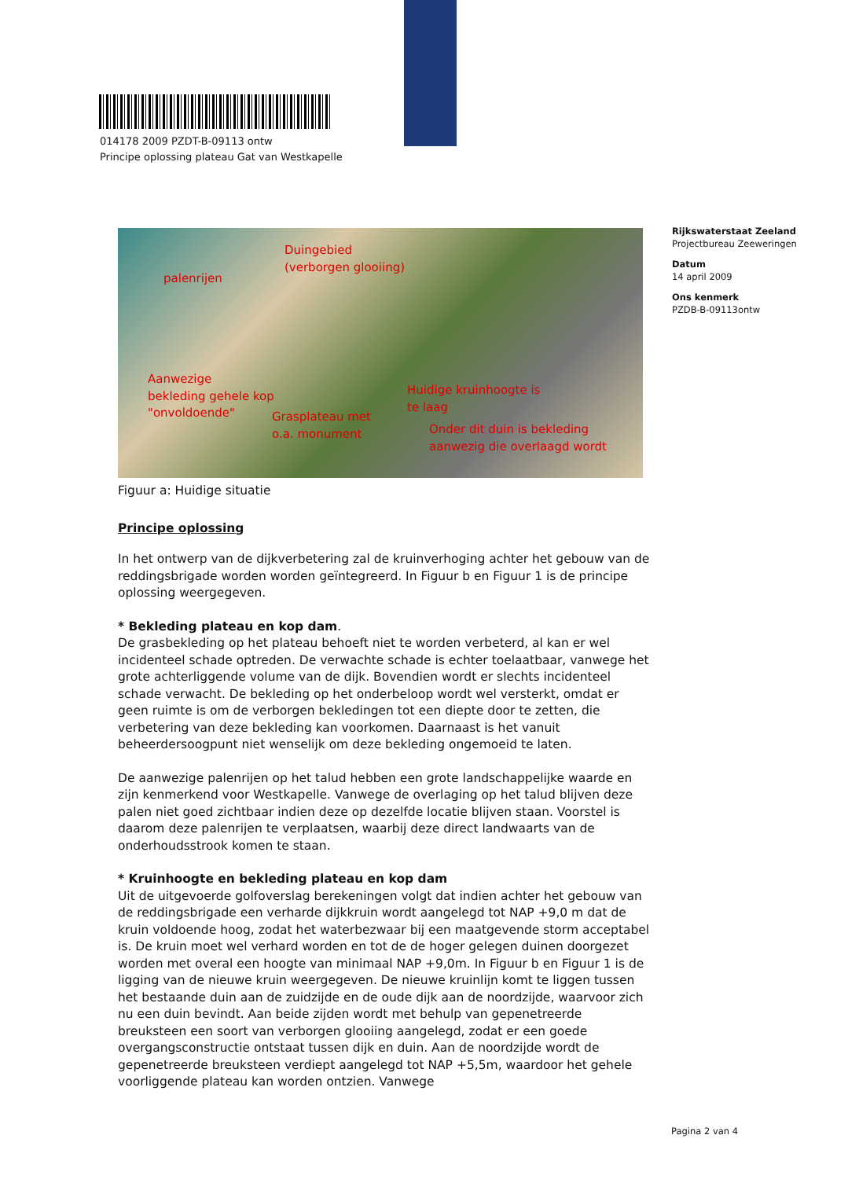014178 2009 PZDT-B-09113 ontw
Principe oplossing plateau Gat van Westkapelle
Rijkswaterstaat Zeeland
Projectbureau Zeeweringen
Datum
14 april 2009
Ons kenmerk
PZDB-B-09113ontw
Duingebied
(verborgen glooiing)
palenrijen
Aanwezige
bekleding gehele kop
"onvoldoende"
Grasplateau met
o.a. monument
Huidige kruinhoogte is
te laag
Onder dit duin is bekleding
aanwezig die overlaagd wordt
Figuur a: Huidige situatie
Principe oplossing
In het ontwerp van de dijkverbetering zal de kruinverhoging achter het gebouw van de reddingsbrigade worden worden geïntegreerd. In Figuur b en Figuur 1 is de principe oplossing weergegeven.
* Bekleding plateau en kop dam.
De grasbekleding op het plateau behoeft niet te worden verbeterd, al kan er wel incidenteel schade optreden. De verwachte schade is echter toelaatbaar, vanwege het grote achterliggende volume van de dijk. Bovendien wordt er slechts incidenteel schade verwacht. De bekleding op het onderbeloop wordt wel versterkt, omdat er geen ruimte is om de verborgen bekledingen tot een diepte door te zetten, die verbetering van deze bekleding kan voorkomen. Daarnaast is het vanuit beheerdersoogpunt niet wenselijk om deze bekleding ongemoeid te laten.
De aanwezige palenrijen op het talud hebben een grote landschappelijke waarde en zijn kenmerkend voor Westkapelle. Vanwege de overlaging op het talud blijven deze palen niet goed zichtbaar indien deze op dezelfde locatie blijven staan. Voorstel is daarom deze palenrijen te verplaatsen, waarbij deze direct landwaarts van de onderhoudsstrook komen te staan.
* Kruinhoogte en bekleding plateau en kop dam
Uit de uitgevoerde golfoverslag berekeningen volgt dat indien achter het gebouw van de reddingsbrigade een verharde dijkkruin wordt aangelegd tot NAP +9,0 m dat de kruin voldoende hoog, zodat het waterbezwaar bij een maatgevende storm acceptabel is. De kruin moet wel verhard worden en tot de de hoger gelegen duinen doorgezet worden met overal een hoogte van minimaal NAP +9,0m. In Figuur b en Figuur 1 is de ligging van de nieuwe kruin weergegeven. De nieuwe kruinlijn komt te liggen tussen het bestaande duin aan de zuidzijde en de oude dijk aan de noordzijde, waarvoor zich nu een duin bevindt. Aan beide zijden wordt met behulp van gepenetreerde breuksteen een soort van verborgen glooiing aangelegd, zodat er een goede overgangsconstructie ontstaat tussen dijk en duin. Aan de noordzijde wordt de gepenetreerde breuksteen verdiept aangelegd tot NAP +5,5m, waardoor het gehele voorliggende plateau kan worden ontzien. Vanwege
Pagina 2 van 4